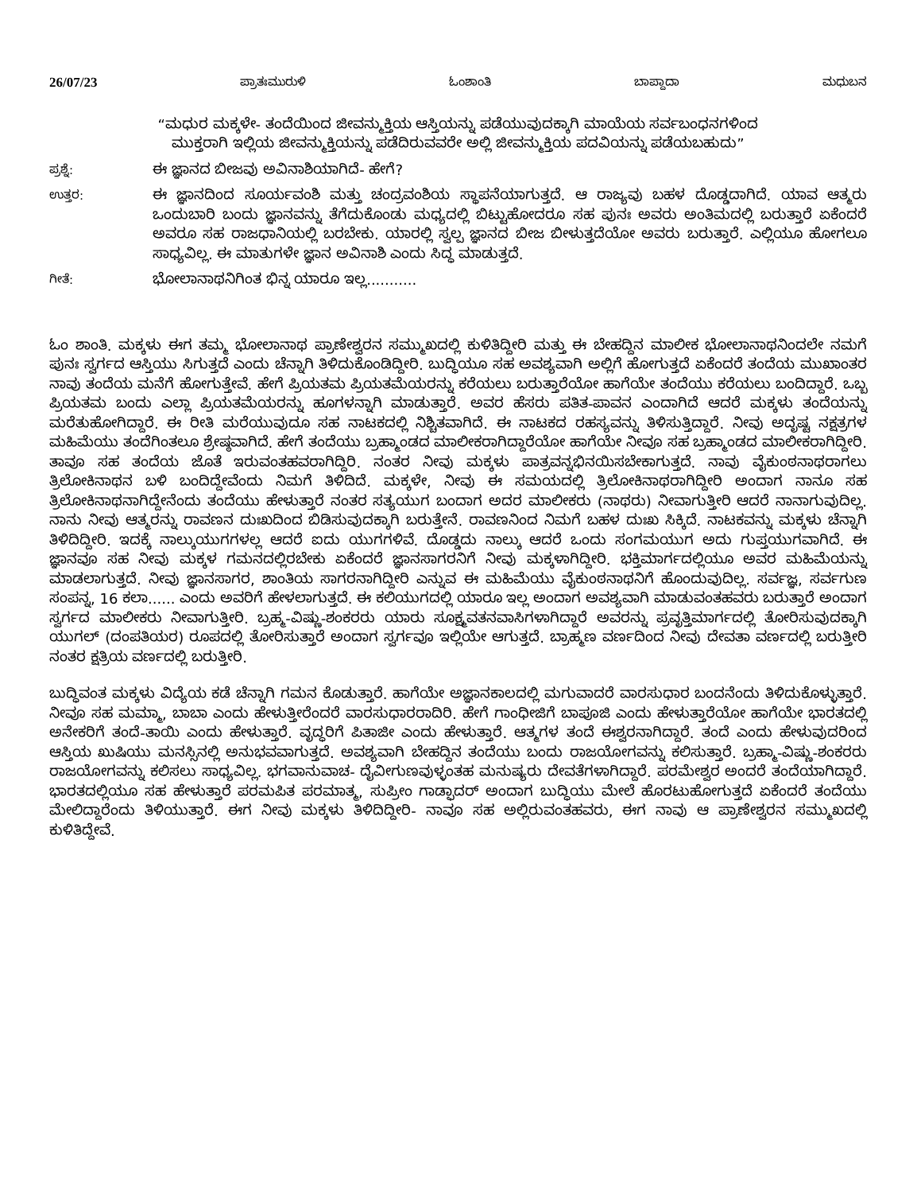26/07/23 ಪ್ರಾತಃಮುರುಳಿ ಓಂಶಾಂತಿ ಬಾಪ್ದಾದಾ ಮಧುಬನ
“ಮಧುರ ಮಕ್ಕಳೇ- ತಂದೆಯಿಂದ ಜೀವನ್ಮುಕ್ತಿಯ ಆಸ್ತಿಯನ್ನು ಪಡೆಯುವುದಕ್ಕಾಗಿ ಮಾಯೆಯ ಸರ್ವಬಂಧನಗಳಿಂದ
ಮುಕ್ತರಾಗಿ ಇಲ್ಲಿಯ ಜೀವನ್ಮುಕ್ತಿಯನ್ನು ಪಡೆದಿರುವವರೇ ಅಲ್ಲಿ ಜೀವನ್ಮುಕ್ತಿಯ ಪದವಿಯನ್ನು ಪಡೆಯಬಹುದು”
ಪ್ರಶ್ನೆ:
ಈ ಜ್ಞಾನದ ಬೀಜವು ಅವಿನಾಶಿಯಾಗಿದೆ- ಹೇಗೆ?
ಉತ್ತರ:
ಈ ಜ್ಞಾನದಿಂದ ಸೂರ್ಯವಂಶಿ ಮತ್ತು ಚಂದ್ರವಂಶಿಯ ಸ್ಥಾಪನೆಯಾಗುತ್ತದೆ. ಆ ರಾಜ್ಯವು ಬಹಳ ದೊಡ್ಡದಾಗಿದೆ. ಯಾವ ಆತ್ಮರು ಒಂದುಬಾರಿ ಬಂದು ಜ್ಞಾನವನ್ನು ತೆಗೆದುಕೊಂಡು ಮಧ್ಯದಲ್ಲಿ ಬಿಟ್ಟುಹೋದರೂ ಸಹ ಪುನಃ ಅವರು ಅಂತಿಮದಲ್ಲಿ ಬರುತ್ತಾರೆ ಏಕೆಂದರೆ ಅವರೂ ಸಹ ರಾಜಧಾನಿಯಲ್ಲಿ ಬರಬೇಕು. ಯಾರಲ್ಲಿ ಸ್ವಲ್ಪ ಜ್ಞಾನದ ಬೀಜ ಬೀಳುತ್ತದೆಯೋ ಅವರು ಬರುತ್ತಾರೆ. ಎಲ್ಲಿಯೂ ಹೋಗಲೂ ಸಾಧ್ಯವಿಲ್ಲ. ಈ ಮಾತುಗಳೇ ಜ್ಞಾನ ಅವಿನಾಶಿ ಎಂದು ಸಿದ್ಧ ಮಾಡುತ್ತದೆ.
ಗೀತೆ:
ಭೋಲಾನಾಥನಿಗಿಂತ ಭಿನ್ನ ಯಾರೂ ಇಲ್ಲ...........
ಓಂ ಶಾಂತಿ. ಮಕ್ಕಳು ಈಗ ತಮ್ಮ ಭೋಲಾನಾಥ ಪ್ರಾಣೇಶ್ವರನ ಸಮ್ಮುಖದಲ್ಲಿ ಕುಳಿತಿದ್ದೀರಿ ಮತ್ತು ಈ ಬೇಹದ್ದಿನ ಮಾಲೀಕ ಭೋಲಾನಾಥನಿಂದಲೇ ನಮಗೆ ಪುನಃ ಸ್ವರ್ಗದ ಆಸ್ತಿಯು ಸಿಗುತ್ತದೆ ಎಂದು ಚೆನ್ನಾಗಿ ತಿಳಿದುಕೊಂಡಿದ್ದೀರಿ. ಬುದ್ಧಿಯೂ ಸಹ ಅವಶ್ಯವಾಗಿ ಅಲ್ಲಿಗೆ ಹೋಗುತ್ತದೆ ಏಕೆಂದರೆ ತಂದೆಯ ಮುಖಾಂತರ ನಾವು ತಂದೆಯ ಮನೆಗೆ ಹೋಗುತ್ತೇವೆ. ಹೇಗೆ ಪ್ರಿಯತಮ ಪ್ರಿಯತಮೆಯರನ್ನು ಕರೆಯಲು ಬರುತ್ತಾರೆಯೋ ಹಾಗೆಯೇ ತಂದೆಯು ಕರೆಯಲು ಬಂದಿದ್ದಾರೆ. ಒಬ್ಬ ಪ್ರಿಯತಮ ಬಂದು ಎಲ್ಲಾ ಪ್ರಿಯತಮೆಯರನ್ನು ಹೂಗಳನ್ನಾಗಿ ಮಾಡುತ್ತಾರೆ. ಅವರ ಹೆಸರು ಪತಿತ-ಪಾವನ ಎಂದಾಗಿದೆ ಆದರೆ ಮಕ್ಕಳು ತಂದೆಯನ್ನು ಮರೆತುಹೋಗಿದ್ದಾರೆ. ಈ ರೀತಿ ಮರೆಯುವುದೂ ಸಹ ನಾಟಕದಲ್ಲಿ ನಿಶ್ಚಿತವಾಗಿದೆ. ಈ ನಾಟಕದ ರಹಸ್ಯವನ್ನು ತಿಳಿಸುತ್ತಿದ್ದಾರೆ. ನೀವು ಅದೃಷ್ಟ ನಕ್ಷತ್ರಗಳ ಮಹಿಮೆಯು ತಂದೆಗಿಂತಲೂ ಶ್ರೇಷ್ಠವಾಗಿದೆ. ಹೇಗೆ ತಂದೆಯು ಬ್ರಹ್ಮಾಂಡದ ಮಾಲೀಕರಾಗಿದ್ದಾರೆಯೋ ಹಾಗೆಯೇ ನೀವೂ ಸಹ ಬ್ರಹ್ಮಾಂಡದ ಮಾಲೀಕರಾಗಿದ್ದೀರಿ. ತಾವೂ ಸಹ ತಂದೆಯ ಜೊತೆ ಇರುವಂತಹವರಾಗಿದ್ದಿರಿ. ನಂತರ ನೀವು ಮಕ್ಕಳು ಪಾತ್ರವನ್ನಭಿನಯಿಸಬೇಕಾಗುತ್ತದೆ. ನಾವು ವೈಕುಂಠನಾಥರಾಗಲು ತ್ರಿಲೋಕಿನಾಥನ ಬಳಿ ಬಂದಿದ್ದೇವೆಂದು ನಿಮಗೆ ತಿಳಿದಿದೆ. ಮಕ್ಕಳೇ, ನೀವು ಈ ಸಮಯದಲ್ಲಿ ತ್ರಿಲೋಕಿನಾಥರಾಗಿದ್ದೀರಿ ಅಂದಾಗ ನಾನೂ ಸಹ ತ್ರಿಲೋಕಿನಾಥನಾಗಿದ್ದೇನೆಂದು ತಂದೆಯು ಹೇಳುತ್ತಾರೆ ನಂತರ ಸತ್ಯಯುಗ ಬಂದಾಗ ಅದರ ಮಾಲೀಕರು (ನಾಥರು) ನೀವಾಗುತ್ತೀರಿ ಆದರೆ ನಾನಾಗುವುದಿಲ್ಲ. ನಾನು ನೀವು ಆತ್ಮರನ್ನು ರಾವಣನ ದುಃಖದಿಂದ ಬಿಡಿಸುವುದಕ್ಕಾಗಿ ಬರುತ್ತೇನೆ. ರಾವಣನಿಂದ ನಿಮಗೆ ಬಹಳ ದುಃಖ ಸಿಕ್ಕಿದೆ. ನಾಟಕವನ್ನು ಮಕ್ಕಳು ಚೆನ್ನಾಗಿ ತಿಳಿದಿದ್ದೀರಿ. ಇದಕ್ಕೆ ನಾಲ್ಕುಯುಗಗಳಲ್ಲ ಆದರೆ ಐದು ಯುಗಗಳಿವೆ. ದೊಡ್ಡದು ನಾಲ್ಕು ಆದರೆ ಒಂದು ಸಂಗಮಯುಗ ಅದು ಗುಪ್ತಯುಗವಾಗಿದೆ. ಈ ಜ್ಞಾನವೂ ಸಹ ನೀವು ಮಕ್ಕಳ ಗಮನದಲ್ಲಿರಬೇಕು ಏಕೆಂದರೆ ಜ್ಞಾನಸಾಗರನಿಗೆ ನೀವು ಮಕ್ಕಳಾಗಿದ್ದೀರಿ. ಭಕ್ತಿಮಾರ್ಗದಲ್ಲಿಯೂ ಅವರ ಮಹಿಮೆಯನ್ನು ಮಾಡಲಾಗುತ್ತದೆ. ನೀವು ಜ್ಞಾನಸಾಗರ, ಶಾಂತಿಯ ಸಾಗರನಾಗಿದ್ದೀರಿ ಎನ್ನುವ ಈ ಮಹಿಮೆಯು ವೈಕುಂಠನಾಥನಿಗೆ ಹೊಂದುವುದಿಲ್ಲ. ಸರ್ವಜ್ಞ, ಸರ್ವಗುಣ ಸಂಪನ್ನ, 16 ಕಲಾ...... ಎಂದು ಅವರಿಗೆ ಹೇಳಲಾಗುತ್ತದೆ. ಈ ಕಲಿಯುಗದಲ್ಲಿ ಯಾರೂ ಇಲ್ಲ ಅಂದಾಗ ಅವಶ್ಯವಾಗಿ ಮಾಡುವಂತಹವರು ಬರುತ್ತಾರೆ ಅಂದಾಗ ಸ್ವರ್ಗದ ಮಾಲೀಕರು ನೀವಾಗುತ್ತೀರಿ. ಬ್ರಹ್ಮ-ವಿಷ್ಣು-ಶಂಕರರು ಯಾರು ಸೂಕ್ಷ್ಮವತನವಾಸಿಗಳಾಗಿದ್ದಾರೆ ಅವರನ್ನು ಪ್ರವೃತ್ತಿಮಾರ್ಗದಲ್ಲಿ ತೋರಿಸುವುದಕ್ಕಾಗಿ ಯುಗಲ್ (ದಂಪತಿಯರ) ರೂಪದಲ್ಲಿ ತೋರಿಸುತ್ತಾರೆ ಅಂದಾಗ ಸ್ವರ್ಗವೂ ಇಲ್ಲಿಯೇ ಆಗುತ್ತದೆ. ಬ್ರಾಹ್ಮಣ ವರ್ಣದಿಂದ ನೀವು ದೇವತಾ ವರ್ಣದಲ್ಲಿ ಬರುತ್ತೀರಿ ನಂತರ ಕ್ಷತ್ರಿಯ ವರ್ಣದಲ್ಲಿ ಬರುತ್ತೀರಿ.
ಬುದ್ಧಿವಂತ ಮಕ್ಕಳು ವಿದ್ಯೆಯ ಕಡೆ ಚೆನ್ನಾಗಿ ಗಮನ ಕೊಡುತ್ತಾರೆ. ಹಾಗೆಯೇ ಅಜ್ಞಾನಕಾಲದಲ್ಲಿ ಮಗುವಾದರೆ ವಾರಸುಧಾರ ಬಂದನೆಂದು ತಿಳಿದುಕೊಳ್ಳುತ್ತಾರೆ. ನೀವೂ ಸಹ ಮಮ್ಮಾ, ಬಾಬಾ ಎಂದು ಹೇಳುತ್ತೀರೆಂದರೆ ವಾರಸುಧಾರರಾದಿರಿ. ಹೇಗೆ ಗಾಂಧೀಜಿಗೆ ಬಾಪೂಜಿ ಎಂದು ಹೇಳುತ್ತಾರೆಯೋ ಹಾಗೆಯೇ ಭಾರತದಲ್ಲಿ ಅನೇಕರಿಗೆ ತಂದೆ-ತಾಯಿ ಎಂದು ಹೇಳುತ್ತಾರೆ. ವೃದ್ಧರಿಗೆ ಪಿತಾಜೀ ಎಂದು ಹೇಳುತ್ತಾರೆ. ಆತ್ಮಗಳ ತಂದೆ ಈಶ್ವರನಾಗಿದ್ದಾರೆ. ತಂದೆ ಎಂದು ಹೇಳುವುದರಿಂದ ಆಸ್ತಿಯ ಖುಷಿಯು ಮನಸ್ಸಿನಲ್ಲಿ ಅನುಭವವಾಗುತ್ತದೆ. ಅವಶ್ಯವಾಗಿ ಬೇಹದ್ದಿನ ತಂದೆಯು ಬಂದು ರಾಜಯೋಗವನ್ನು ಕಲಿಸುತ್ತಾರೆ. ಬ್ರಹ್ಮಾ-ವಿಷ್ಣು-ಶಂಕರರು ರಾಜಯೋಗವನ್ನು ಕಲಿಸಲು ಸಾಧ್ಯವಿಲ್ಲ. ಭಗವಾನುವಾಚ- ದೈವೀಗುಣವುಳ್ಳಂತಹ ಮನುಷ್ಯರು ದೇವತೆಗಳಾಗಿದ್ದಾರೆ. ಪರಮೇಶ್ವರ ಅಂದರೆ ತಂದೆಯಾಗಿದ್ದಾರೆ. ಭಾರತದಲ್ಲಿಯೂ ಸಹ ಹೇಳುತ್ತಾರೆ ಪರಮಪಿತ ಪರಮಾತ್ಮ, ಸುಪ್ರೀಂ ಗಾಡ್ಫಾದರ್ ಅಂದಾಗ ಬುದ್ಧಿಯು ಮೇಲೆ ಹೊರಟುಹೋಗುತ್ತದೆ ಏಕೆಂದರೆ ತಂದೆಯು ಮೇಲಿದ್ದಾರೆಂದು ತಿಳಿಯುತ್ತಾರೆ. ಈಗ ನೀವು ಮಕ್ಕಳು ತಿಳಿದಿದ್ದೀರಿ- ನಾವೂ ಸಹ ಅಲ್ಲಿರುವಂತಹವರು, ಈಗ ನಾವು ಆ ಪ್ರಾಣೇಶ್ವರನ ಸಮ್ಮುಖದಲ್ಲಿ ಕುಳಿತಿದ್ದೇವೆ.